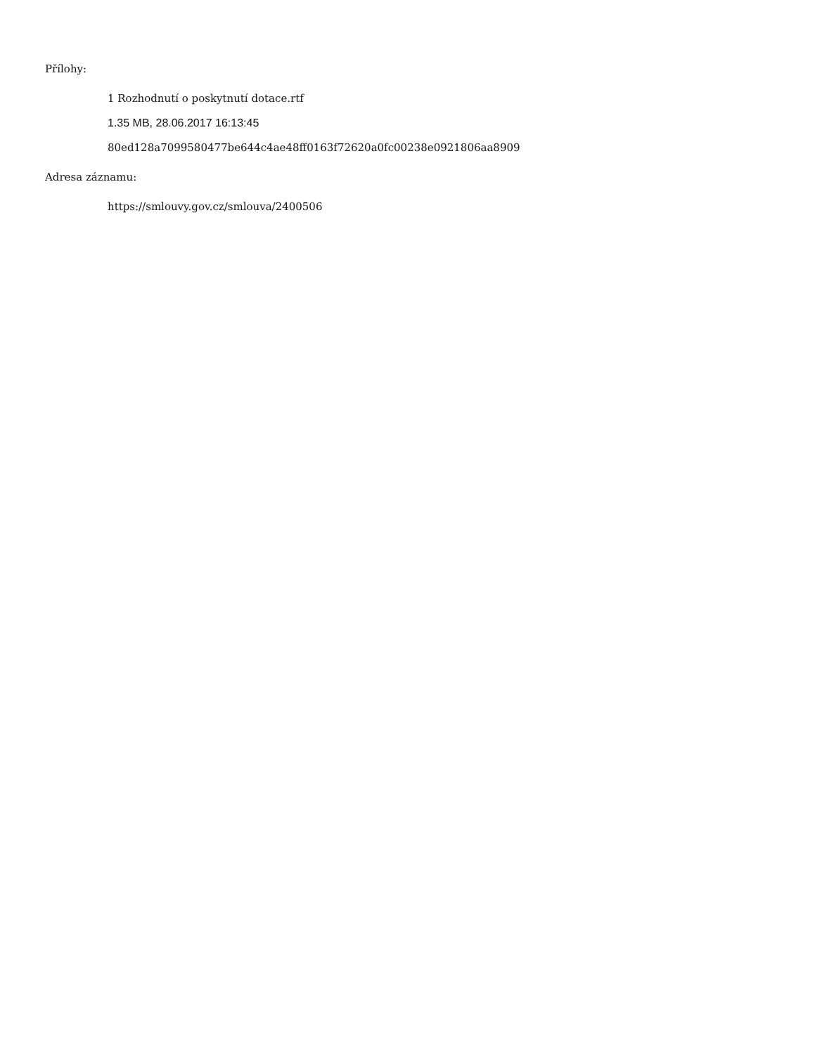Přílohy:
1 Rozhodnutí o poskytnutí dotace.rtf
1.35 MB, 28.06.2017 16:13:45
80ed128a7099580477be644c4ae48ff0163f72620a0fc00238e0921806aa8909
Adresa záznamu:
https://smlouvy.gov.cz/smlouva/2400506